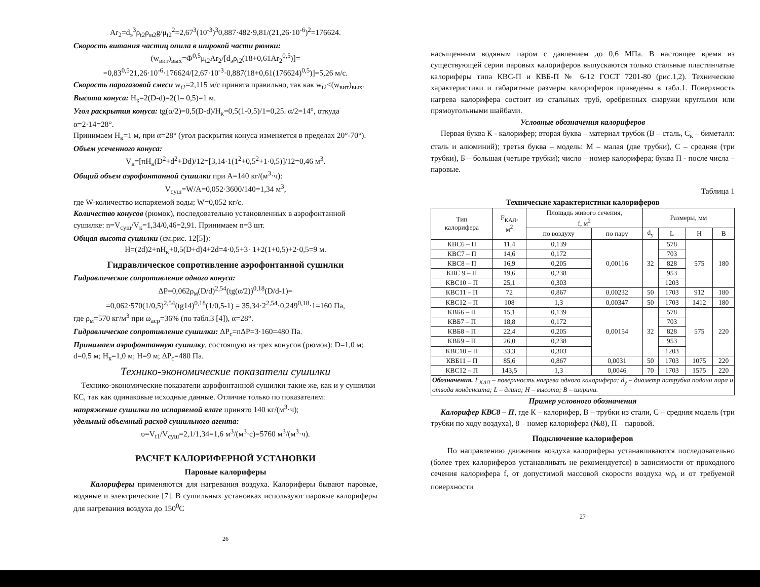Ar<sub>2</sub>=d<sub>э</sub><sup>3</sup>ρ<sub>t2</sub>ρ<sub>м2</sub>g/μ<sub>t2</sub><sup>2</sup>=2,67<sup>3</sup>(10<sup>-3</sup>)<sup>3</sup>0,887·482·9,81/(21,26·10<sup>-6</sup>)<sup>2</sup>=176624.
Скорость витания частиц опила в широкой части рюмки:
(w<sub>вит</sub>)<sub>вых</sub>=Ф<sup>0,5</sup>μ<sub>t2</sub>Ar<sub>2</sub>/[d<sub>э</sub>ρ<sub>t2</sub>(18+0,61Ar<sub>2</sub><sup>0,5</sup>)]=
=0,83<sup>0,5</sup>21,26·10<sup>-6</sup>·176624/[2,67·10<sup>-3</sup>·0,887(18+0,61(176624)<sup>0,5</sup>)]=5,26 м/с.
Скорость парогазовой смеси w<sub>t2</sub>=2,115 м/с принята правильно, так как w<sub>t2</sub><(w<sub>вит</sub>)<sub>вых</sub>.
Высота конуса: H<sub>к</sub>=2(D-d)=2(1– 0,5)=1 м.
Угол раскрытия конуса: tg(α/2)=0,5(D-d)/H<sub>к</sub>=0,5(1-0,5)/1=0,25. α/2=14°, откуда α=2·14=28°.
Принимаем H<sub>к</sub>=1 м, при α=28° (угол раскрытия конуса изменяется в пределах 20°-70°).
Объем усеченного конуса:
V<sub>к</sub>=[πH<sub>к</sub>(D<sup>2</sup>+d<sup>2</sup>+Dd)/12=[3,14·1(1<sup>2</sup>+0,5<sup>2</sup>+1·0,5)]/12=0,46 м<sup>3</sup>.
Общий объем аэрофонтанной сушилки при A=140 кг/(м<sup>3</sup>·ч):
V<sub>суш</sub>=W/A=0,052·3600/140=1,34 м<sup>3</sup>,
где W-количество испаряемой воды; W=0,052 кг/с.
Количество конусов (рюмок), последовательно установленных в аэрофонтанной сушилке: n=V<sub>суш</sub>/V<sub>к</sub>=1,34/0,46=2,91. Принимаем n=3 шт.
Общая высота сушилки (см.рис. 12[5]):
H=(2d)2+nH<sub>к</sub>+0,5(D+d)4+2d=4·0,5+3· 1+2(1+0,5)+2·0,5=9 м.
Гидравлическое сопротивление аэрофонтанной сушилки
Гидравлическое сопротивление одного конуса:
ΔP=0,062ρ<sub>м</sub>(D/d)<sup>2,54</sup>(tg(α/2))<sup>0,18</sup>(D/d-1)=
=0,062·570(1/0,5)<sup>2,54</sup>(tg14)<sup>0,18</sup>(1/0,5-1) = 35,34·2<sup>2,54</sup>·0,249<sup>0,18</sup>·1=160 Па,
где ρ<sub>м</sub>=570 кг/м<sup>3</sup> при ω<sub>аср</sub>=36% (по табл.3 [4]), α=28°.
Гидравлическое сопротивление сушилки: ΔP<sub>c</sub>=nΔP=3·160=480 Па.
Принимаем аэрофонтанную сушилку, состоящую из трех конусов (рюмок): D=1,0 м; d=0,5 м; H<sub>к</sub>=1,0 м; H=9 м; ΔP<sub>c</sub>=480 Па.
Технико-экономические показатели сушилки
Технико-экономические показатели аэрофонтанной сушилки такие же, как и у сушилки КС, так как одинаковые исходные данные. Отличие только по показателям:
напряжение сушилки по испаряемой влаге принято 140 кг/(м<sup>3</sup>·ч);
удельный объемный расход сушильного агента:
υ=V<sub>t1</sub>/V<sub>суш</sub>=2,1/1,34=1,6 м<sup>3</sup>/(м<sup>3</sup>·с)=5760 м<sup>3</sup>/(м<sup>3</sup>·ч).
РАСЧЕТ КАЛОРИФЕРНОЙ УСТАНОВКИ
Паровые калориферы
Калориферы применяются для нагревания воздуха. Калориферы бывают паровые, водяные и электрические [7]. В сушильных установках используют паровые калориферы для нагревания воздуха до 150<sup>0</sup>С
26
насыщенным водяным паром с давлением до 0,6 МПа. В настоящее время из существующей серии паровых калориферов выпускаются только стальные пластинчатые калориферы типа КВС-П и КВБ-П № 6-12 ГОСТ 7201-80 (рис.1,2). Технические характеристики и габаритные размеры калориферов приведены в табл.1. Поверхность нагрева калорифера состоит из стальных труб, оребренных снаружи круглыми или прямоугольными шайбами.
Условные обозначения калориферов
Первая буква К - калорифер; вторая буква – материал трубок (В – сталь, С<sub>к</sub> – биметалл: сталь и алюминий); третья буква – модель: М – малая (две трубки), С – средняя (три трубки), Б – большая (четыре трубки); число – номер калорифера; буква П - после числа – паровые.
Таблица 1
Технические характеристики калориферов
| Тип калорифера | F<sub>КАЛ</sub>, м<sup>2</sup> | Площадь живого сечения, f, м<sup>2</sup> | | Размеры, мм | | | |
| --- | --- | --- | --- | --- | --- | --- | --- |
| | | по воздуху | по пару | d<sub>у</sub> | L | H | B |
| КВС6 – П | 11,4 | 0,139 | 0,00116 | 32 | 578 | 575 | 180 |
| КВС7 – П | 14,6 | 0,172 | | | 703 | | |
| КВС8 – П | 16,9 | 0,205 | | | 828 | | |
| КВС 9 – П | 19,6 | 0,238 | | | 953 | | |
| КВС10 – П | 25,1 | 0,303 | | | 1203 | | |
| КВС11 – П | 72 | 0,867 | 0,00232 | 50 | 1703 | 912 | 180 |
| КВС12 – П | 108 | 1,3 | 0,00347 | 50 | 1703 | 1412 | 180 |
| КВБ6 – П | 15,1 | 0,139 | 0,00154 | 32 | 578 | 575 | 220 |
| КВБ7 – П | 18,8 | 0,172 | | | 703 | | |
| КВБ8 – П | 22,4 | 0,205 | | | 828 | | |
| КВБ9 – П | 26,0 | 0,238 | | | 953 | | |
| КВС10 – П | 33,3 | 0,303 | | | 1203 | | |
| КВБ11 – П | 85,6 | 0,867 | 0,0031 | 50 | 1703 | 1075 | 220 |
| КВС12 – П | 143,5 | 1,3 | 0,0046 | 70 | 1703 | 1575 | 220 |
| Обозначения. F<sub>КАЛ</sub> – поверхность нагрева одного калорифера; d<sub>у</sub> – диаметр патрубка подачи пара и отвода конденсата; L – длина; H – высота; B – ширина. | | | | | | | |
Пример условного обозначения
Калорифер КВС8 – П, где К – калорифер, В – трубки из стали, С – средняя модель (три трубки по ходу воздуха), 8 – номер калорифера (№8), П – паровой.
Подключение калориферов
По направлению движения воздуха калориферы устанавливаются последовательно (более трех калориферов устанавливать не рекомендуется) в зависимости от проходного сечения калорифера f, от допустимой массовой скорости воздуха wρ<sub>t</sub> и от требуемой поверхности
27